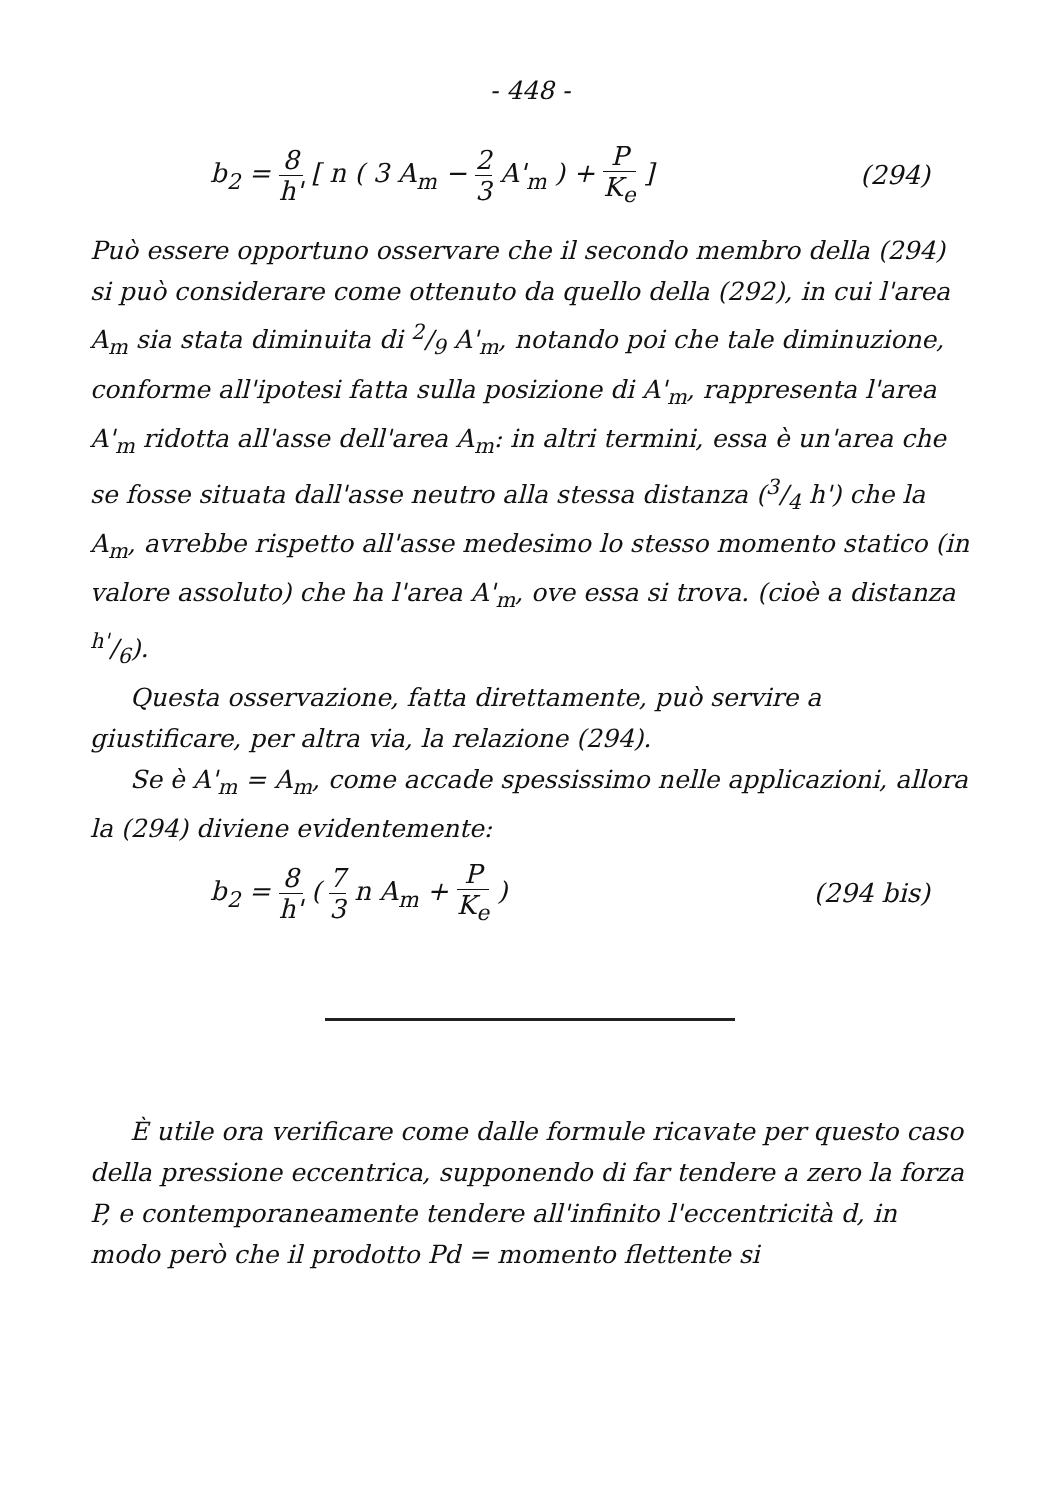- 448 -
b<sub>2</sub> = 8 h' [ n ( 3 A<sub>m</sub> − 2 3 A'<sub>m</sub> ) + P K<sub>e</sub> ]
(294)
Può essere opportuno osservare che il secondo membro della (294) si può considerare come ottenuto da quello della (292), in cui l'area A<sub>m</sub> sia stata diminuita di 2/9 A'<sub>m</sub>, notando poi che tale diminuzione, conforme all'ipotesi fatta sulla posizione di A'<sub>m</sub>, rappresenta l'area A'<sub>m</sub> ridotta all'asse dell'area A<sub>m</sub>: in altri termini, essa è un'area che se fosse situata dall'asse neutro alla stessa distanza (3/4 h') che la A<sub>m</sub>, avrebbe rispetto all'asse medesimo lo stesso momento statico (in valore assoluto) che ha l'area A'<sub>m</sub>, ove essa si trova. (cioè a distanza h'/6).
Questa osservazione, fatta direttamente, può servire a giustificare, per altra via, la relazione (294).
Se è A'<sub>m</sub> = A<sub>m</sub>, come accade spessissimo nelle applicazioni, allora la (294) diviene evidentemente:
b<sub>2</sub> = 8 h' ( 7 3 n A<sub>m</sub> + P K<sub>e</sub> ) (294 bis)
È utile ora verificare come dalle formule ricavate per questo caso della pressione eccentrica, supponendo di far tendere a zero la forza P, e contemporaneamente tendere all'infinito l'eccentricità d, in modo però che il prodotto Pd = momento flettente si